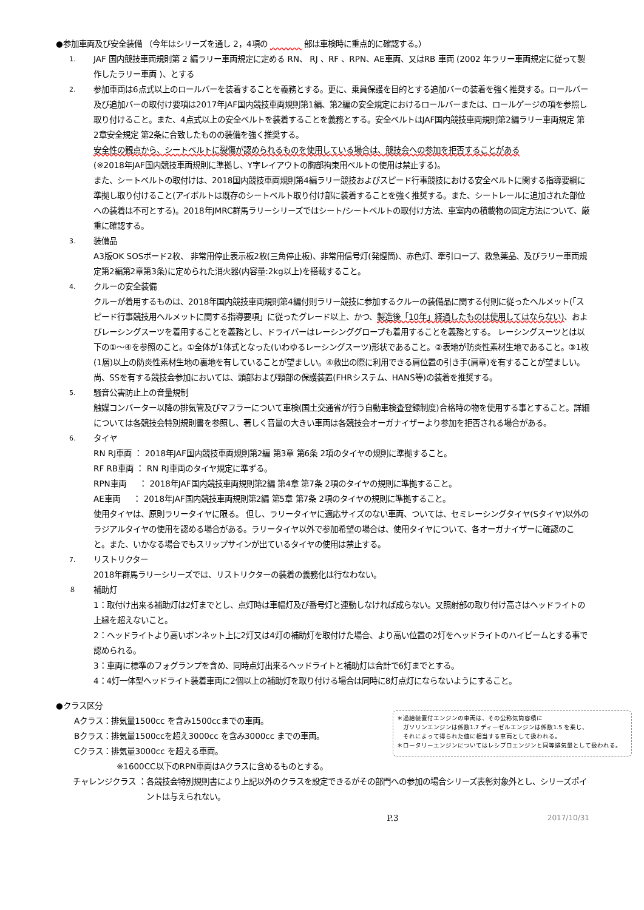●参加車両及び安全装備 （今年はシリーズを通し 2，4項の 　　　　 部は車検時に重点的に確認する。）
1.
JAF 国内競技車両規則第 2 編ラリー車両規定に定める RN、 RJ 、RF 、RPN、AE車両、又はRB 車両 (2002 年ラリー車両規定に従って製作したラリー車両 )、とする
2.
参加車両は6点式以上のロールバーを装着することを義務とする。更に、乗員保護を目的とする追加バーの装着を強く推奨する。ロールバー及び追加バーの取付け要項は2017年JAF国内競技車両規則第1編、第2編の安全規定におけるロールバーまたは、ロールゲージの項を参照し取り付けること。また、4点式以上の安全ベルトを装着することを義務とする。安全ベルトはJAF国内競技車両規則第2編ラリー車両規定 第2章安全規定 第2条に合致したものの装備を強く推奨する。
安全性の観点から、シートベルトに裂傷が認められるものを使用している場合は、競技会への参加を拒否することがある
(※2018年JAF国内競技車両規則に準拠し、Y字レイアウトの胸部拘束用ベルトの使用は禁止する)。
また、シートベルトの取付けは、2018国内競技車両規則第4編ラリー競技およびスピード行事競技における安全ベルトに関する指導要綱に準拠し取り付けること(アイボルトは既存のシートベルト取り付け部に装着することを強く推奨する。また、シートレールに追加された部位への装着は不可とする)。2018年JMRC群馬ラリーシリーズではシート/シートベルトの取付け方法、車室内の積載物の固定方法について、厳重に確認する。
3.
装備品
A3版OK SOSボード2枚、 非常用停止表示板2枚(三角停止板)、非常用信号灯(発煙筒)、赤色灯、牽引ロープ、救急薬品、及びラリー車両規定第2編第2章第3条)に定められた消火器(内容量:2kg以上)を搭載すること。
4.
クルーの安全装備
クルーが着用するものは、2018年国内競技車両規則第4編付則ラリー競技に参加するクルーの装備品に関する付則に従ったヘルメット(「スピード行事競技用ヘルメットに関する指導要項」に従ったグレード以上、かつ、製造後「10年」経過したものは使用してはならない)、およびレーシングスーツを着用することを義務とし、ドライバーはレーシンググローブも着用することを義務とする。 レーシングスーツとは以下の①～④を参照のこと。①全体が1体式となった(いわゆるレーシングスーツ)形状であること。②表地が防炎性素材生地であること。③1枚(1層)以上の防炎性素材生地の裏地を有していることが望ましい。④救出の際に利用できる肩位置の引き手(肩章)を有することが望ましい。
尚、SSを有する競技会参加においては、頭部および頸部の保護装置(FHRシステム、HANS等)の装着を推奨する。
5.
騒音公害防止上の音量規制
触媒コンバーター以降の排気管及びマフラーについて車検(国土交通省が行う自動車検査登録制度)合格時の物を使用する事とすること。詳細については各競技会特別規則書を参照し、著しく音量の大きい車両は各競技会オーガナイザーより参加を拒否される場合がある。
6.
タイヤ
RN RJ車両 ： 2018年JAF国内競技車両規則第2編 第3章 第6条 2項のタイヤの規則に準拠すること。
RF RB車両 ： RN RJ車両のタイヤ規定に準ずる。
RPN車両 　 ： 2018年JAF国内競技車両規則第2編 第4章 第7条 2項のタイヤの規則に準拠すること。
AE車両 　 ： 2018年JAF国内競技車両規則第2編 第5章 第7条 2項のタイヤの規則に準拠すること。
使用タイヤは、原則ラリータイヤに限る。 但し、ラリータイヤに適応サイズのない車両、ついては、セミレーシングタイヤ(Sタイヤ)以外のラジアルタイヤの使用を認める場合がある。ラリータイヤ以外で参加希望の場合は、使用タイヤについて、各オーガナイザーに確認のこと。また、いかなる場合でもスリップサインが出ているタイヤの使用は禁止する。
7.
リストリクター
2018年群馬ラリーシリーズでは、リストリクターの装着の義務化は行なわない。
８
補助灯
1：取付け出来る補助灯は2灯までとし、点灯時は車幅灯及び番号灯と連動しなければ成らない。又照射部の取り付け高さはヘッドライトの上縁を超えないこと。
2：ヘッドライトより高いボンネット上に2灯又は4灯の補助灯を取付けた場合、より高い位置の2灯をヘッドライトのハイビームとする事で認められる。
3：車両に標準のフォグランプを含め、同時点灯出来るヘッドライトと補助灯は合計で6灯までとする。
4：4灯一体型ヘッドライト装着車両に2個以上の補助灯を取り付ける場合は同時に8灯点灯にならないようにすること。
●クラス区分
Aクラス：排気量1500cc を含み1500ccまでの車両。
Bクラス：排気量1500ccを超え3000cc を含み3000cc までの車両。
Cクラス：排気量3000cc を超える車両。
※1600CC以下のRPN車両はAクラスに含めるものとする。
＊過給装置付エンジンの車両は、その公称気筒容積に
　ガソリンエンジンは係数1.7 ディーゼルエンジンは係数1.5 を乗じ、
　それによって得られた値に相当する車両として扱われる。
＊ロータリーエンジンについてはレシプロエンジンと同等排気量として扱われる。
チャレンジクラス ： 各競技会特別規則書により上記以外のクラスを設定できるがその部門への参加の場合シリーズ表彰対象外とし、シリーズポイントは与えられない。
P.3 2017/10/31